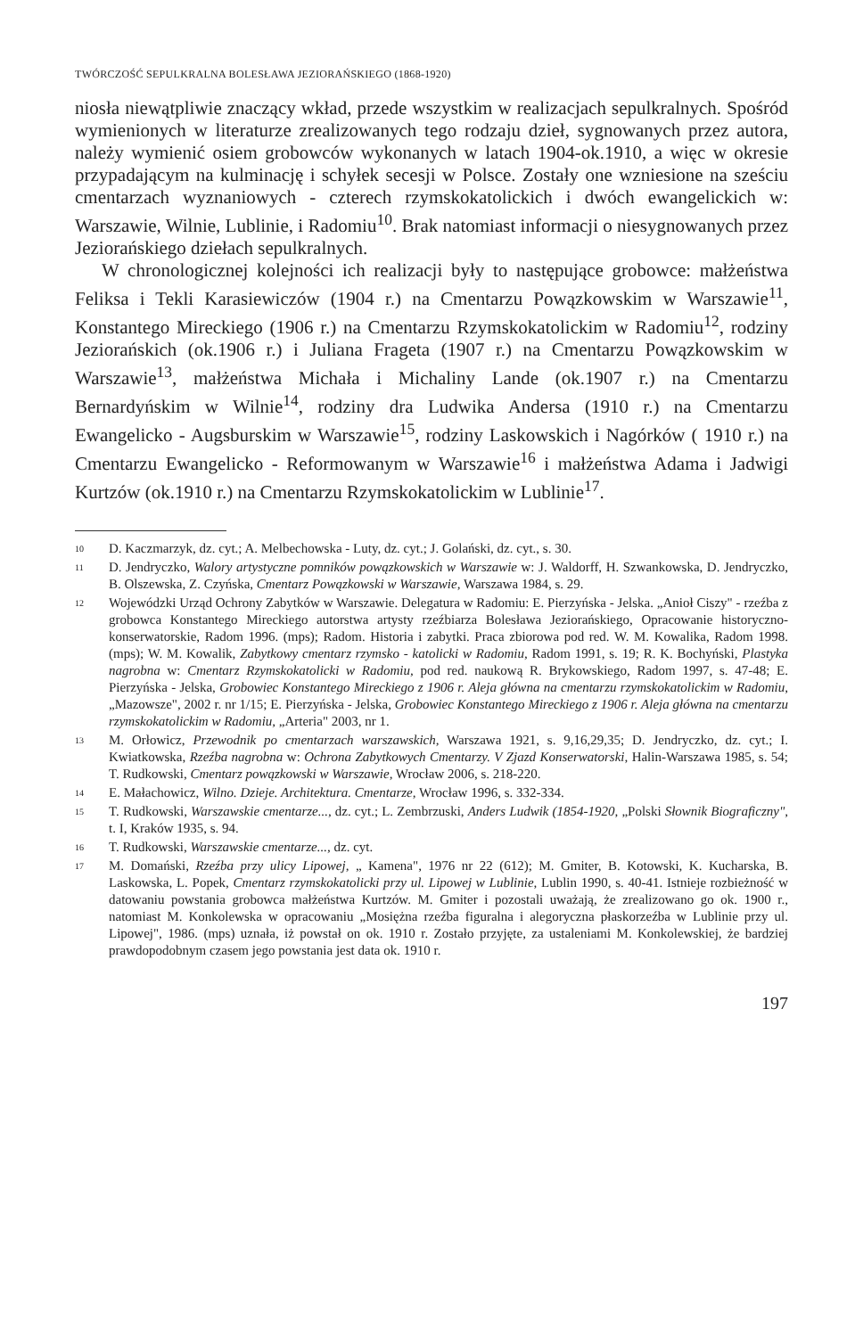TWÓRCZOŚĆ SEPULKRALNA BOLESŁAWA JEZIORAŃSKIEGO (1868-1920)
niosła niewątpliwie znaczący wkład, przede wszystkim w realizacjach sepulkralnych. Spośród wymienionych w literaturze zrealizowanych tego rodzaju dzieł, sygnowanych przez autora, należy wymienić osiem grobowców wykonanych w latach 1904-ok.1910, a więc w okresie przypadającym na kulminację i schyłek secesji w Polsce. Zostały one wzniesione na sześciu cmentarzach wyznaniowych - czterech rzymskokatolickich i dwóch ewangelickich w: Warszawie, Wilnie, Lublinie, i Radomiu<sup>10</sup>. Brak natomiast informacji o niesygnowanych przez Jeziorańskiego dziełach sepulkralnych.
W chronologicznej kolejności ich realizacji były to następujące grobowce: małżeństwa Feliksa i Tekli Karasiewiczów (1904 r.) na Cmentarzu Powązkowskim w Warszawie<sup>11</sup>, Konstantego Mireckiego (1906 r.) na Cmentarzu Rzymskokatolickim w Radomiu<sup>12</sup>, rodziny Jeziorańskich (ok.1906 r.) i Juliana Frageta (1907 r.) na Cmentarzu Powązkowskim w Warszawie<sup>13</sup>, małżeństwa Michała i Michaliny Lande (ok.1907 r.) na Cmentarzu Bernardyńskim w Wilnie<sup>14</sup>, rodziny dra Ludwika Andersa (1910 r.) na Cmentarzu Ewangelicko - Augsburskim w Warszawie<sup>15</sup>, rodziny Laskowskich i Nagórków ( 1910 r.) na Cmentarzu Ewangelicko - Reformowanym w Warszawie<sup>16</sup> i małżeństwa Adama i Jadwigi Kurtzów (ok.1910 r.) na Cmentarzu Rzymskokatolickim w Lublinie<sup>17</sup>.
10 D. Kaczmarzyk, dz. cyt.; A. Melbechowska - Luty, dz. cyt.; J. Golański, dz. cyt., s. 30.
11 D. Jendryczko, Walory artystyczne pomników powązkowskich w Warszawie w: J. Waldorff, H. Szwankowska, D. Jendryczko, B. Olszewska, Z. Czyńska, Cmentarz Powązkowski w Warszawie, Warszawa 1984, s. 29.
12 Wojewódzki Urząd Ochrony Zabytków w Warszawie. Delegatura w Radomiu: E. Pierzyńska - Jelska. „Anioł Ciszy" - rzeźba z grobowca Konstantego Mireckiego autorstwa artysty rzeźbiarza Bolesława Jeziorańskiego, Opracowanie historyczno-konserwatorskie, Radom 1996. (mps); Radom. Historia i zabytki. Praca zbiorowa pod red. W. M. Kowalika, Radom 1998. (mps); W. M. Kowalik, Zabytkowy cmentarz rzymsko - katolicki w Radomiu, Radom 1991, s. 19; R. K. Bochyński, Plastyka nagrobna w: Cmentarz Rzymskokatolicki w Radomiu, pod red. naukową R. Brykowskiego, Radom 1997, s. 47-48; E. Pierzyńska - Jelska, Grobowiec Konstantego Mireckiego z 1906 r. Aleja główna na cmentarzu rzymskokatolickim w Radomiu, „Mazowsze", 2002 r. nr 1/15; E. Pierzyńska - Jelska, Grobowiec Konstantego Mireckiego z 1906 r. Aleja główna na cmentarzu rzymskokatolickim w Radomiu, „Arteria" 2003, nr 1.
13 M. Orłowicz, Przewodnik po cmentarzach warszawskich, Warszawa 1921, s. 9,16,29,35; D. Jendryczko, dz. cyt.; I. Kwiatkowska, Rzeźba nagrobna w: Ochrona Zabytkowych Cmentarzy. V Zjazd Konserwatorski, Halin-Warszawa 1985, s. 54; T. Rudkowski, Cmentarz powązkowski w Warszawie, Wrocław 2006, s. 218-220.
14 E. Małachowicz, Wilno. Dzieje. Architektura. Cmentarze, Wrocław 1996, s. 332-334.
15 T. Rudkowski, Warszawskie cmentarze..., dz. cyt.; L. Zembrzuski, Anders Ludwik (1854-1920, „Polski Słownik Biograficzny", t. I, Kraków 1935, s. 94.
16 T. Rudkowski, Warszawskie cmentarze..., dz. cyt.
17 M. Domański, Rzeźba przy ulicy Lipowej, „ Kamena", 1976 nr 22 (612); M. Gmiter, B. Kotowski, K. Kucharska, B. Laskowska, L. Popek, Cmentarz rzymskokatolicki przy ul. Lipowej w Lublinie, Lublin 1990, s. 40-41. Istnieje rozbieżność w datowaniu powstania grobowca małżeństwa Kurtzów. M. Gmiter i pozostali uważają, że zrealizowano go ok. 1900 r., natomiast M. Konkolewska w opracowaniu „Mosiężna rzeźba figuralna i alegoryczna płaskorzeźba w Lublinie przy ul. Lipowej", 1986. (mps) uznała, iż powstał on ok. 1910 r. Zostało przyjęte, za ustaleniami M. Konkolewskiej, że bardziej prawdopodobnym czasem jego powstania jest data ok. 1910 r.
197